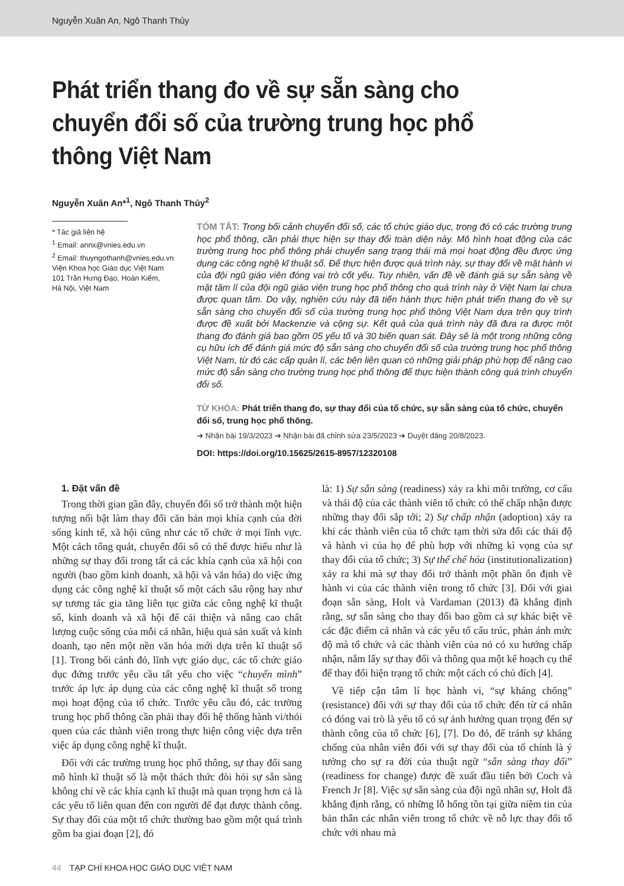Nguyễn Xuân An, Ngô Thanh Thủy
Phát triển thang đo về sự sẵn sàng cho chuyển đổi số của trường trung học phổ thông Việt Nam
Nguyễn Xuân An*<sup>1</sup>, Ngô Thanh Thủy<sup>2</sup>
* Tác giả liên hệ
<sup>1</sup> Email: annx@vnies.edu.vn
<sup>2</sup> Email: thuyngothanh@vnies.edu.vn
Viện Khoa học Giáo dục Việt Nam
101 Trần Hưng Đạo, Hoàn Kiếm,
Hà Nội, Việt Nam
TÓM TẮT: Trong bối cảnh chuyển đổi số, các tổ chức giáo dục, trong đó có các trường trung học phổ thông, cần phải thực hiện sự thay đổi toàn diện này. Mô hình hoạt động của các trường trung học phổ thông phải chuyển sang trạng thái mà mọi hoạt động đều được ứng dụng các công nghệ kĩ thuật số. Để thực hiện được quá trình này, sự thay đổi về mặt hành vi của đội ngũ giáo viên đóng vai trò cốt yếu. Tuy nhiên, vấn đề về đánh giá sự sẵn sàng về mặt tâm lí của đội ngũ giáo viên trung học phổ thông cho quá trình này ở Việt Nam lại chưa được quan tâm. Do vậy, nghiên cứu này đã tiến hành thực hiện phát triển thang đo về sự sẵn sàng cho chuyển đổi số của trường trung học phổ thông Việt Nam dựa trên quy trình được đề xuất bởi Mackenzie và cộng sự. Kết quả của quá trình này đã đưa ra được một thang đo đánh giá bao gồm 05 yếu tố và 30 biến quan sát. Đây sẽ là một trong những công cụ hữu ích để đánh giá mức độ sẵn sàng cho chuyển đổi số của trường trung học phổ thông Việt Nam, từ đó các cấp quản lí, các bên liên quan có những giải pháp phù hợp để nâng cao mức độ sẵn sàng cho trường trung học phổ thông để thực hiện thành công quá trình chuyển đổi số.
TỪ KHÓA: Phát triển thang đo, sự thay đổi của tổ chức, sự sẵn sàng của tổ chức, chuyển đổi số, trung học phổ thông.
➔ Nhận bài 19/3/2023 ➔ Nhận bài đã chỉnh sửa 23/5/2023 ➔ Duyệt đăng 20/8/2023.
DOI: https://doi.org/10.15625/2615-8957/12320108
1. Đặt vấn đề
Trong thời gian gần đây, chuyển đổi số trở thành một hiện tượng nổi bật làm thay đổi căn bản mọi khía cạnh của đời sống kinh tế, xã hội cũng như các tổ chức ở mọi lĩnh vực. Một cách tổng quát, chuyển đổi số có thể được hiểu như là những sự thay đổi trong tất cả các khía cạnh của xã hội con người (bao gồm kinh doanh, xã hội và văn hóa) do việc ứng dụng các công nghệ kĩ thuật số một cách sâu rộng hay như sự tương tác gia tăng liên tục giữa các công nghệ kĩ thuật số, kinh doanh và xã hội để cải thiện và nâng cao chất lượng cuộc sống của mỗi cá nhân, hiệu quả sản xuất và kinh doanh, tạo nên một nền văn hóa mới dựa trên kĩ thuật số [1]. Trong bối cảnh đó, lĩnh vực giáo dục, các tổ chức giáo dục đứng trước yêu cầu tất yếu cho việc “chuyển mình” trước áp lực áp dụng của các công nghệ kĩ thuật số trong mọi hoạt động của tổ chức. Trước yêu cầu đó, các trường trung học phổ thông cần phải thay đổi hệ thống hành vi/thói quen của các thành viên trong thực hiện công việc dựa trên việc áp dụng công nghệ kĩ thuật.
Đối với các trường trung học phổ thông, sự thay đổi sang mô hình kĩ thuật số là một thách thức đòi hỏi sự sẵn sàng không chỉ về các khía cạnh kĩ thuật mà quan trọng hơn cả là các yếu tố liên quan đến con người để đạt được thành công. Sự thay đổi của một tổ chức thường bao gồm một quá trình gồm ba giai đoạn [2], đó
là: 1) Sự sẵn sàng (readiness) xảy ra khi môi trường, cơ cấu và thái độ của các thành viên tổ chức có thể chấp nhận được những thay đổi sắp tới; 2) Sự chấp nhận (adoption) xảy ra khi các thành viên của tổ chức tạm thời sửa đổi các thái độ và hành vi của họ để phù hợp với những kì vọng của sự thay đổi của tổ chức; 3) Sự thể chế hóa (institutionalization) xảy ra khi mà sự thay đổi trở thành một phần ổn định về hành vi của các thành viên trong tổ chức [3]. Đối với giai đoạn sẵn sàng, Holt và Vardaman (2013) đã khẳng định rằng, sự sẵn sàng cho thay đổi bao gồm cả sự khác biệt về các đặc điểm cá nhân và các yếu tố cấu trúc, phản ánh mức độ mà tổ chức và các thành viên của nó có xu hướng chấp nhận, nắm lấy sự thay đổi và thông qua một kế hoạch cụ thể để thay đổi hiện trạng tổ chức một cách có chủ đích [4].
Về tiếp cận tâm lí học hành vi, “sự kháng chống” (resistance) đối với sự thay đổi của tổ chức đến từ cá nhân có đóng vai trò là yếu tố có sự ảnh hưởng quan trọng đến sự thành công của tổ chức [6], [7]. Do đó, để tránh sự kháng chống của nhân viên đối với sự thay đổi của tổ chính là ý tưởng cho sự ra đời của thuật ngữ “sẵn sàng thay đổi” (readiness for change) được đề xuất đầu tiên bởi Coch và French Jr [8]. Việc sự sẵn sàng của đội ngũ nhân sự, Holt đã khẳng định rằng, có những lỗ hổng tồn tại giữa niềm tin của bản thân các nhân viên trong tổ chức về nỗ lực thay đổi tổ chức với nhau mà
44 TẠP CHÍ KHOA HỌC GIÁO DỤC VIỆT NAM